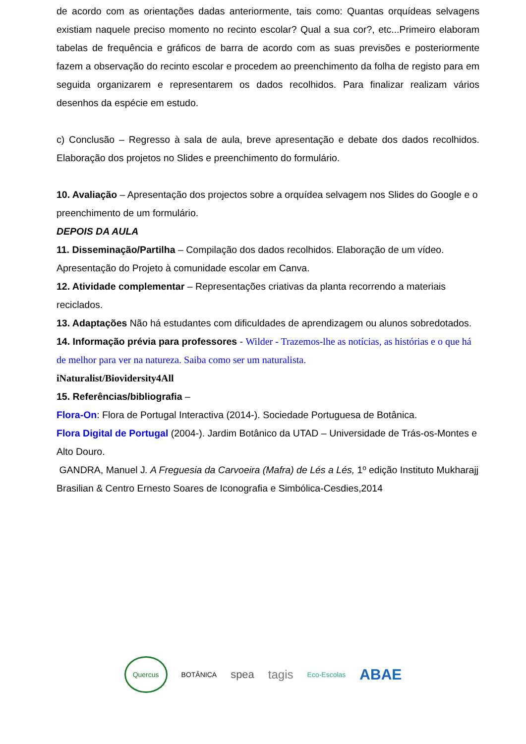de acordo com as orientações dadas anteriormente, tais como: Quantas orquídeas selvagens existiam naquele preciso momento no recinto escolar? Qual a sua cor?, etc...Primeiro elaboram tabelas de frequência e gráficos de barra de acordo com as suas previsões e posteriormente fazem a observação do recinto escolar e procedem ao preenchimento da folha de registo para em seguida organizarem e representarem os dados recolhidos. Para finalizar realizam vários desenhos da espécie em estudo.
c) Conclusão – Regresso à sala de aula, breve apresentação e debate dos dados recolhidos. Elaboração dos projetos no Slides e preenchimento do formulário.
10. Avaliação – Apresentação dos projectos sobre a orquídea selvagem nos Slides do Google e o preenchimento de um formulário.
DEPOIS DA AULA
11. Disseminação/Partilha – Compilação dos dados recolhidos. Elaboração de um vídeo. Apresentação do Projeto à comunidade escolar em Canva.
12. Atividade complementar – Representações criativas da planta recorrendo a materiais reciclados.
13. Adaptações Não há estudantes com dificuldades de aprendizagem ou alunos sobredotados.
14. Informação prévia para professores - Wilder - Trazemos-lhe as notícias, as histórias e o que há de melhor para ver na natureza. Saiba como ser um naturalista.
iNaturalist/Biovidersity4All
15. Referências/bibliografia –
Flora-On: Flora de Portugal Interactiva (2014-). Sociedade Portuguesa de Botânica.
Flora Digital de Portugal (2004-). Jardim Botânico da UTAD – Universidade de Trás-os-Montes e Alto Douro.
GANDRA, Manuel J. A Freguesia da Carvoeira (Mafra) de Lés a Lés, 1º edição Instituto Mukharajj Brasilian & Centro Ernesto Soares de Iconografia e Simbólica-Cesdies,2014
Quercus BOTÂNICA spea tagis Eco-Escolas ABAE